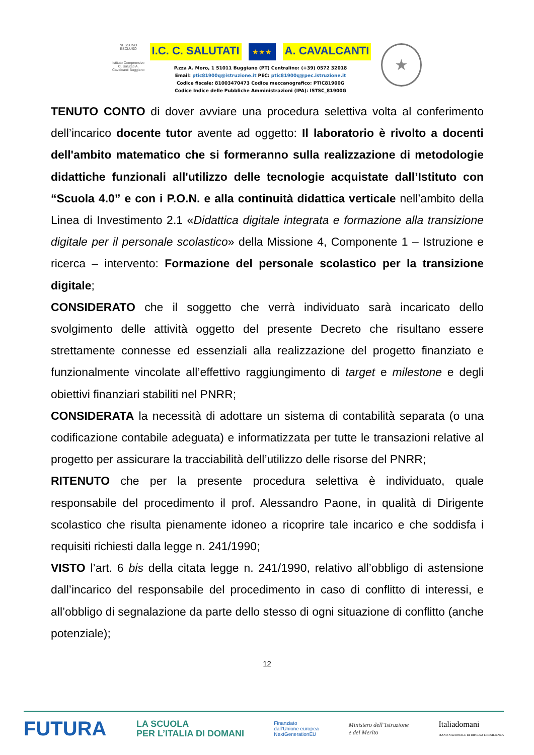NESSUNO ESCLUSO
Istituto Comprensivo C. Salutati A. Cavalcanti Buggiano
I.C. C. SALUTATI ★★★ A. CAVALCANTI
P.zza A. Moro, 1 51011 Buggiano (PT) Centralino: (+39) 0572 32018
Email: ptic81900q@istruzione.it PEC: ptic81900q@pec.istruzione.it
Codice fiscale: 81003470473 Codice meccanografico: PTIC81900G
Codice Indice delle Pubbliche Amministrazioni (IPA): ISTSC_81900G
★
TENUTO CONTO di dover avviare una procedura selettiva volta al conferimento dell’incarico docente tutor avente ad oggetto: Il laboratorio è rivolto a docenti dell'ambito matematico che si formeranno sulla realizzazione di metodologie didattiche funzionali all'utilizzo delle tecnologie acquistate dall’Istituto con “Scuola 4.0” e con i P.O.N. e alla continuità didattica verticale nell’ambito della Linea di Investimento 2.1 «Didattica digitale integrata e formazione alla transizione digitale per il personale scolastico» della Missione 4, Componente 1 – Istruzione e ricerca – intervento: Formazione del personale scolastico per la transizione digitale;
CONSIDERATO che il soggetto che verrà individuato sarà incaricato dello svolgimento delle attività oggetto del presente Decreto che risultano essere strettamente connesse ed essenziali alla realizzazione del progetto finanziato e funzionalmente vincolate all’effettivo raggiungimento di target e milestone e degli obiettivi finanziari stabiliti nel PNRR;
CONSIDERATA la necessità di adottare un sistema di contabilità separata (o una codificazione contabile adeguata) e informatizzata per tutte le transazioni relative al progetto per assicurare la tracciabilità dell’utilizzo delle risorse del PNRR;
RITENUTO che per la presente procedura selettiva è individuato, quale responsabile del procedimento il prof. Alessandro Paone, in qualità di Dirigente scolastico che risulta pienamente idoneo a ricoprire tale incarico e che soddisfa i requisiti richiesti dalla legge n. 241/1990;
VISTO l’art. 6 bis della citata legge n. 241/1990, relativo all’obbligo di astensione dall’incarico del responsabile del procedimento in caso di conflitto di interessi, e all’obbligo di segnalazione da parte dello stesso di ogni situazione di conflitto (anche potenziale);
12
FUTURA LA SCUOLA
PER L’ITALIA DI DOMANI Finanziato
dall’Unione europea
NextGenerationEU Ministero dell’Istruzione
e del Merito Italiadomani
PIANO NAZIONALE DI RIPRESA E RESILIENZA